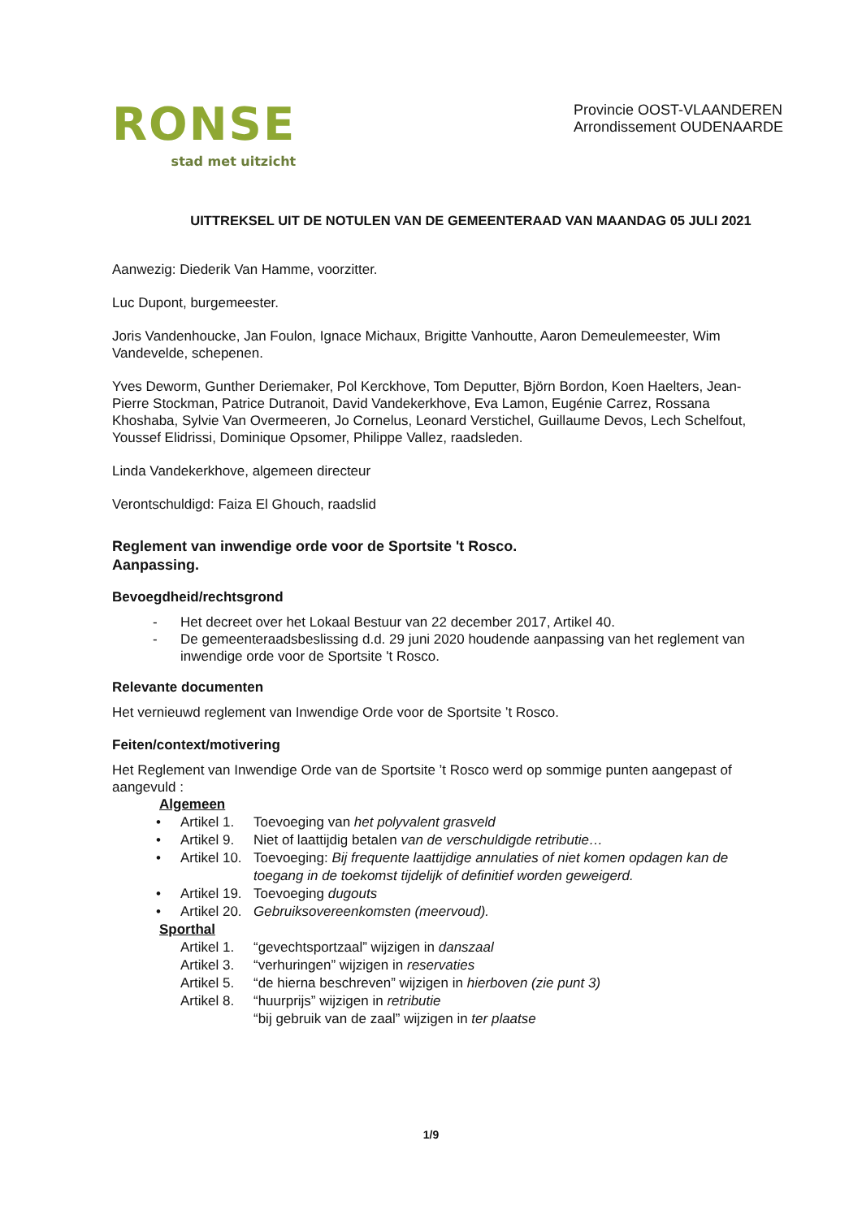RONSE
stad met uitzicht
Provincie OOST-VLAANDEREN
Arrondissement OUDENAARDE
UITTREKSEL UIT DE NOTULEN VAN DE GEMEENTERAAD VAN MAANDAG 05 JULI 2021
Aanwezig: Diederik Van Hamme, voorzitter.
Luc Dupont, burgemeester.
Joris Vandenhoucke, Jan Foulon, Ignace Michaux, Brigitte Vanhoutte, Aaron Demeulemeester, Wim Vandevelde, schepenen.
Yves Deworm, Gunther Deriemaker, Pol Kerckhove, Tom Deputter, Björn Bordon, Koen Haelters, Jean-Pierre Stockman, Patrice Dutranoit, David Vandekerkhove, Eva Lamon, Eugénie Carrez, Rossana Khoshaba, Sylvie Van Overmeeren, Jo Cornelus, Leonard Verstichel, Guillaume Devos, Lech Schelfout, Youssef Elidrissi, Dominique Opsomer, Philippe Vallez, raadsleden.
Linda Vandekerkhove, algemeen directeur
Verontschuldigd: Faiza El Ghouch, raadslid
Reglement van inwendige orde voor de Sportsite 't Rosco.
Aanpassing.
Bevoegdheid/rechtsgrond
- Het decreet over het Lokaal Bestuur van 22 december 2017, Artikel 40.
- De gemeenteraadsbeslissing d.d. 29 juni 2020 houdende aanpassing van het reglement van inwendige orde voor de Sportsite 't Rosco.
Relevante documenten
Het vernieuwd reglement van Inwendige Orde voor de Sportsite ’t Rosco.
Feiten/context/motivering
Het Reglement van Inwendige Orde van de Sportsite ’t Rosco werd op sommige punten aangepast of aangevuld :
Algemeen
• Artikel 1. Toevoeging van het polyvalent grasveld • Artikel 9. Niet of laattijdig betalen van de verschuldigde retributie… • Artikel 10. Toevoeging: Bij frequente laattijdige annulaties of niet komen opdagen kan de toegang in de toekomst tijdelijk of definitief worden geweigerd. • Artikel 19. Toevoeging dugouts • Artikel 20. Gebruiksovereenkomsten (meervoud).
Sporthal
Artikel 1. “gevechtsportzaal” wijzigen in danszaal Artikel 3. “verhuringen” wijzigen in reservaties Artikel 5. “de hierna beschreven” wijzigen in hierboven (zie punt 3) Artikel 8. “huurprijs” wijzigen in retributie
“bij gebruik van de zaal” wijzigen in ter plaatse
1/9